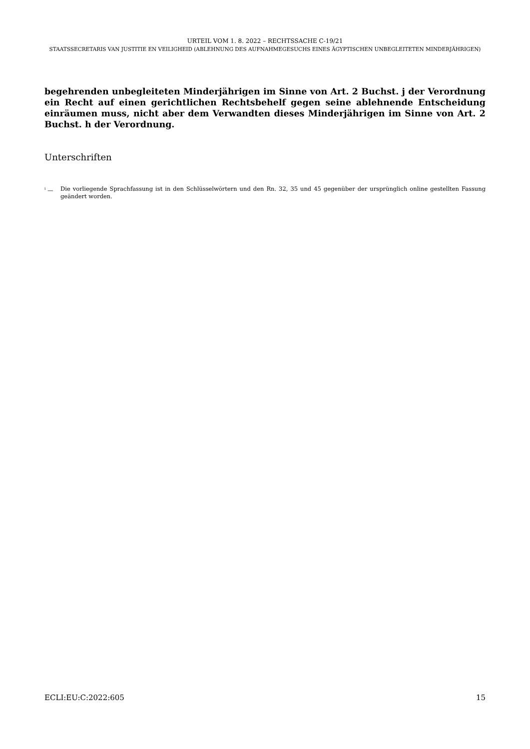URTEIL VOM 1. 8. 2022 – RECHTSSACHE C-19/21
STAATSSECRETARIS VAN JUSTITIE EN VEILIGHEID (ABLEHNUNG DES AUFNAHMEGESUCHS EINES ÄGYPTISCHEN UNBEGLEITETEN MINDERJÄHRIGEN)
begehrenden unbegleiteten Minderjährigen im Sinne von Art. 2 Buchst. j der Verordnung ein Recht auf einen gerichtlichen Rechtsbehelf gegen seine ablehnende Entscheidung einräumen muss, nicht aber dem Verwandten dieses Minderjährigen im Sinne von Art. 2 Buchst. h der Verordnung.
Unterschriften
<sup>i</sup> — Die vorliegende Sprachfassung ist in den Schlüsselwörtern und den Rn. 32, 35 und 45 gegenüber der ursprünglich online gestellten Fassung geändert worden.
ECLI:EU:C:2022:605 15